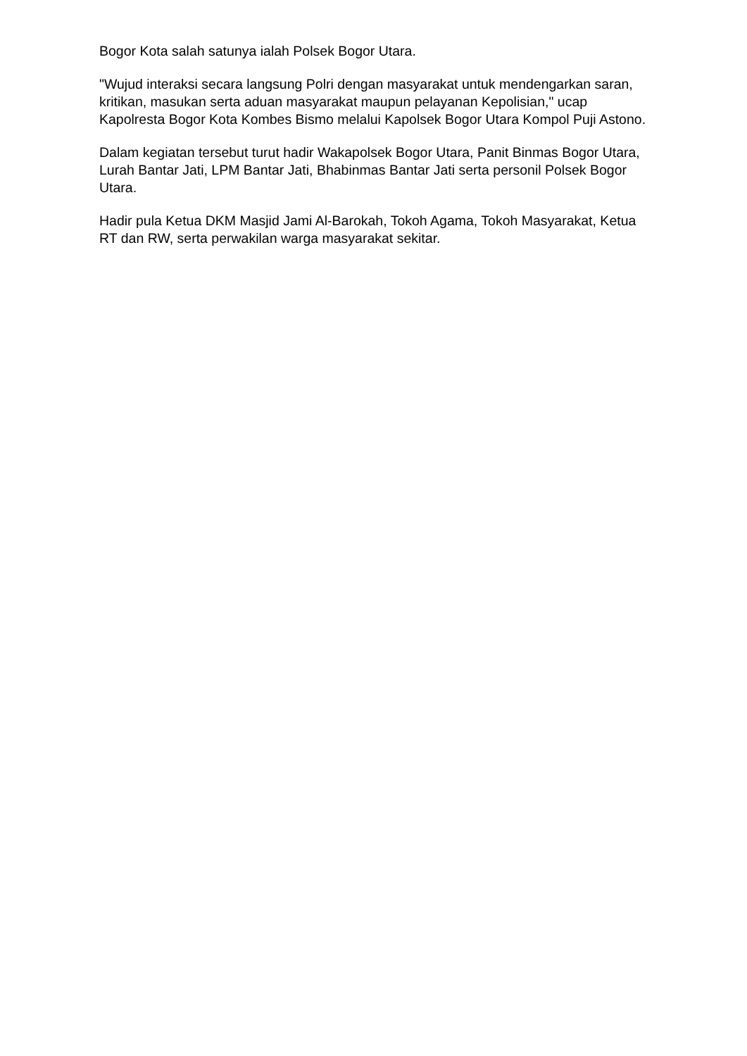Bogor Kota salah satunya ialah Polsek Bogor Utara.
"Wujud interaksi secara langsung Polri dengan masyarakat untuk mendengarkan saran, kritikan, masukan serta aduan masyarakat maupun pelayanan Kepolisian," ucap Kapolresta Bogor Kota Kombes Bismo melalui Kapolsek Bogor Utara Kompol Puji Astono.
Dalam kegiatan tersebut turut hadir Wakapolsek Bogor Utara, Panit Binmas Bogor Utara, Lurah Bantar Jati, LPM Bantar Jati, Bhabinmas Bantar Jati serta personil Polsek Bogor Utara.
Hadir pula Ketua DKM Masjid Jami Al-Barokah, Tokoh Agama, Tokoh Masyarakat, Ketua RT dan RW, serta perwakilan warga masyarakat sekitar.